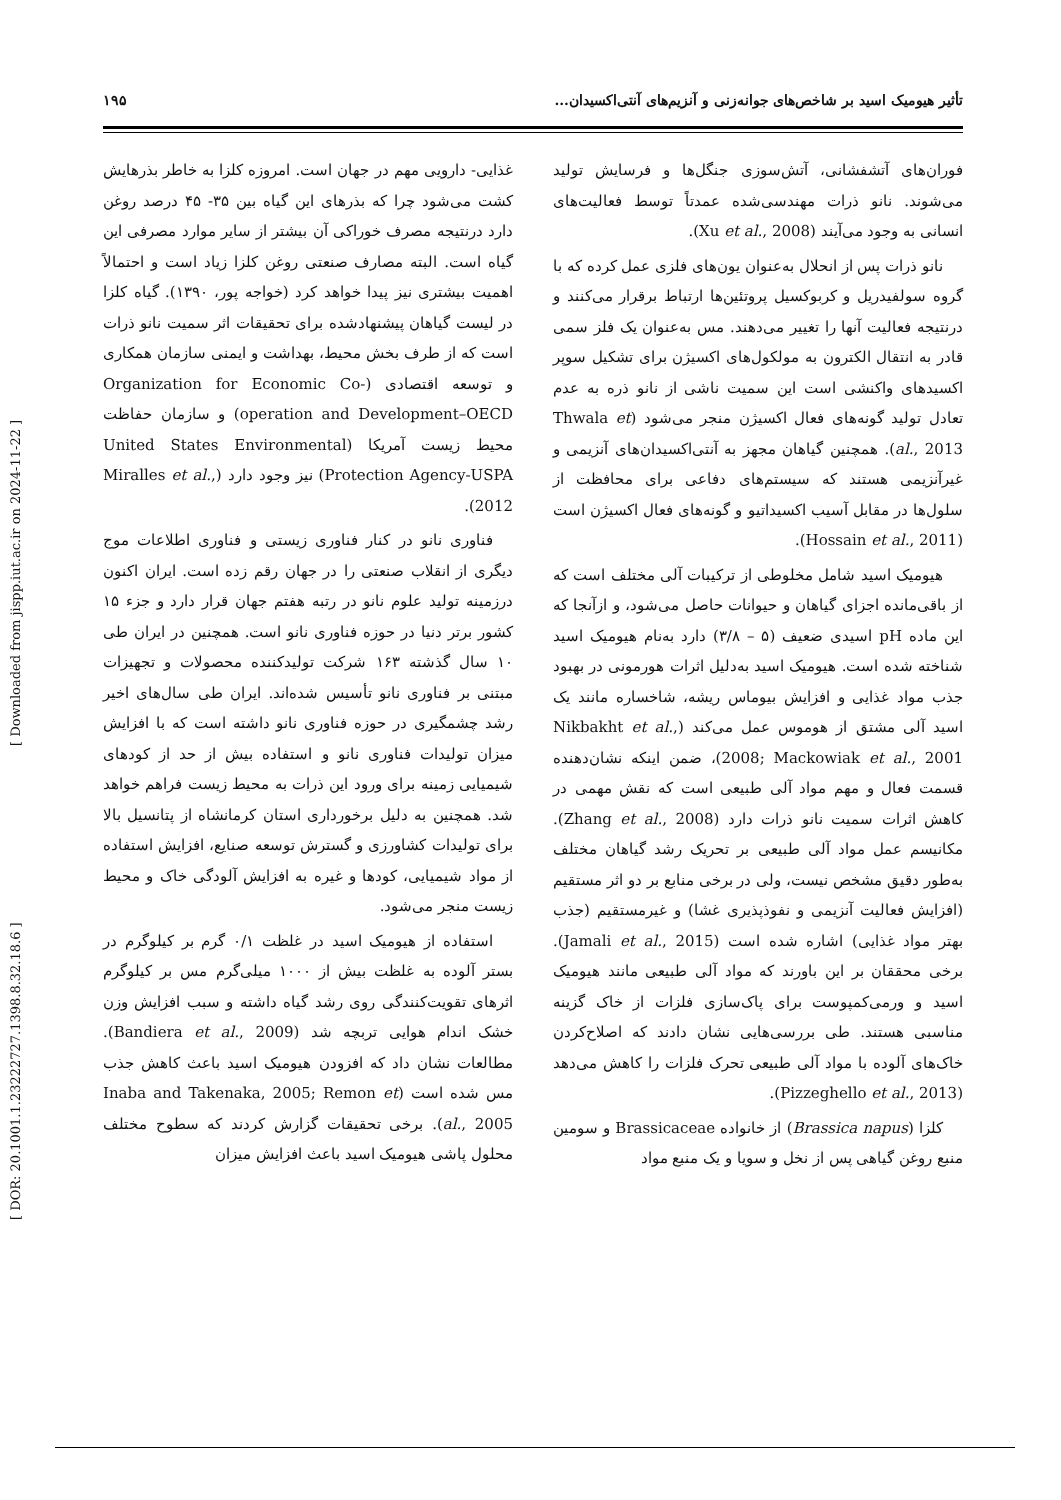تأثیر هیومیک اسید بر شاخص‌های جوانه‌زنی و آنزیم‌های آنتی‌اکسیدان... ۱۹۵
فوران‌های آتشفشانی، آتش‌سوزی جنگل‌ها و فرسایش تولید می‌شوند. نانو ذرات مهندسی‌شده عمدتاً توسط فعالیت‌های انسانی به وجود می‌آیند (Xu et al., 2008).
نانو ذرات پس از انحلال به‌عنوان یون‌های فلزی عمل کرده که با گروه سولفیدریل و کربوکسیل پروتئین‌ها ارتباط برقرار می‌کنند و درنتیجه فعالیت آنها را تغییر می‌دهند. مس به‌عنوان یک فلز سمی قادر به انتقال الکترون به مولکول‌های اکسیژن برای تشکیل سوپر اکسیدهای واکنشی است این سمیت ناشی از نانو ذره به عدم تعادل تولید گونه‌های فعال اکسیژن منجر می‌شود (Thwala et al., 2013). همچنین گیاهان مجهز به آنتی‌اکسیدان‌های آنزیمی و غیرآنزیمی هستند که سیستم‌های دفاعی برای محافظت از سلول‌ها در مقابل آسیب اکسیداتیو و گونه‌های فعال اکسیژن است (Hossain et al., 2011).
هیومیک اسید شامل مخلوطی از ترکیبات آلی مختلف است که از باقی‌مانده اجزای گیاهان و حیوانات حاصل می‌شود، و ازآنجا که این ماده pH اسیدی ضعیف (۵ – ۳/۸) دارد به‌نام هیومیک اسید شناخته شده است. هیومیک اسید به‌دلیل اثرات هورمونی در بهبود جذب مواد غذایی و افزایش بیوماس ریشه، شاخساره مانند یک اسید آلی مشتق از هوموس عمل می‌کند (Nikbakht et al., 2008; Mackowiak et al., 2001)، ضمن اینکه نشان‌دهنده قسمت فعال و مهم مواد آلی طبیعی است که نقش مهمی در کاهش اثرات سمیت نانو ذرات دارد (Zhang et al., 2008). مکانیسم عمل مواد آلی طبیعی بر تحریک رشد گیاهان مختلف به‌طور دقیق مشخص نیست، ولی در برخی منابع بر دو اثر مستقیم (افزایش فعالیت آنزیمی و نفوذپذیری غشا) و غیرمستقیم (جذب بهتر مواد غذایی) اشاره شده است (Jamali et al., 2015). برخی محققان بر این باورند که مواد آلی طبیعی مانند هیومیک اسید و ورمی‌کمپوست برای پاک‌سازی فلزات از خاک گزینه مناسبی هستند. طی بررسی‌هایی نشان دادند که اصلاح‌کردن خاک‌های آلوده با مواد آلی طبیعی تحرک فلزات را کاهش می‌دهد (Pizzeghello et al., 2013).
کلزا (Brassica napus) از خانواده Brassicaceae و سومین منبع روغن گیاهی پس از نخل و سویا و یک منبع مواد
غذایی- دارویی مهم در جهان است. امروزه کلزا به خاطر بذرهایش کشت می‌شود چرا که بذرهای این گیاه بین ۳۵- ۴۵ درصد روغن دارد درنتیجه مصرف خوراکی آن بیشتر از سایر موارد مصرفی این گیاه است. البته مصارف صنعتی روغن کلزا زیاد است و احتمالاً اهمیت بیشتری نیز پیدا خواهد کرد (خواجه پور، ۱۳۹۰). گیاه کلزا در لیست گیاهان پیشنهادشده برای تحقیقات اثر سمیت نانو ذرات است که از طرف بخش محیط، بهداشت و ایمنی سازمان همکاری و توسعه اقتصادی (Organization for Economic Co-operation and Development–OECD) و سازمان حفاظت محیط زیست آمریکا (United States Environmental Protection Agency-USPA) نیز وجود دارد (Miralles et al., 2012).
فناوری نانو در کنار فناوری زیستی و فناوری اطلاعات موج دیگری از انقلاب صنعتی را در جهان رقم زده است. ایران اکنون درزمینه تولید علوم نانو در رتبه هفتم جهان قرار دارد و جزء ۱۵ کشور برتر دنیا در حوزه فناوری نانو است. همچنین در ایران طی ۱۰ سال گذشته ۱۶۳ شرکت تولیدکننده محصولات و تجهیزات مبتنی بر فناوری نانو تأسیس شده‌اند. ایران طی سال‌های اخیر رشد چشمگیری در حوزه فناوری نانو داشته است که با افزایش میزان تولیدات فناوری نانو و استفاده بیش از حد از کودهای شیمیایی زمینه برای ورود این ذرات به محیط زیست فراهم خواهد شد. همچنین به دلیل برخورداری استان کرمانشاه از پتانسیل بالا برای تولیدات کشاورزی و گسترش توسعه صنایع، افزایش استفاده از مواد شیمیایی، کودها و غیره به افزایش آلودگی خاک و محیط زیست منجر می‌شود.
استفاده از هیومیک اسید در غلظت ۰/۱ گرم بر کیلوگرم در بستر آلوده به غلظت بیش از ۱۰۰۰ میلی‌گرم مس بر کیلوگرم اثرهای تقویت‌کنندگی روی رشد گیاه داشته و سبب افزایش وزن خشک اندام هوایی تربچه شد (Bandiera et al., 2009). مطالعات نشان داد که افزودن هیومیک اسید باعث کاهش جذب مس شده است (Inaba and Takenaka, 2005; Remon et al., 2005). برخی تحقیقات گزارش کردند که سطوح مختلف محلول پاشی هیومیک اسید باعث افزایش میزان
[ DOR: 20.1001.1.23222727.1398.8.32.18.6 ] [ Downloaded from jispp.iut.ac.ir on 2024-11-22 ]